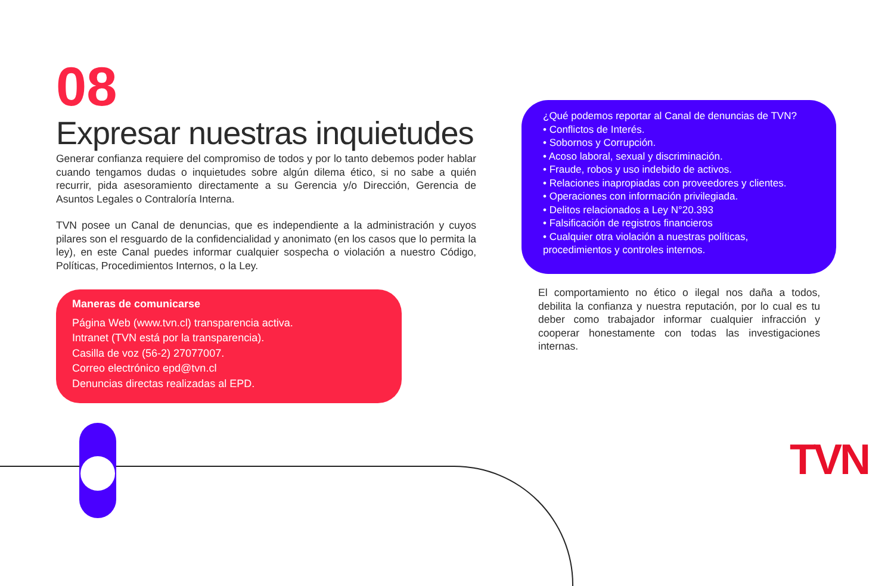08
Expresar nuestras inquietudes
Generar confianza requiere del compromiso de todos y por lo tanto debemos poder hablar cuando tengamos dudas o inquietudes sobre algún dilema ético, si no sabe a quién recurrir, pida asesoramiento directamente a su Gerencia y/o Dirección, Gerencia de Asuntos Legales o Contraloría Interna.
TVN posee un Canal de denuncias, que es independiente a la administración y cuyos pilares son el resguardo de la confidencialidad y anonimato (en los casos que lo permita la ley), en este Canal puedes informar cualquier sospecha o violación a nuestro Código, Políticas, Procedimientos Internos, o la Ley.
Maneras de comunicarse
Página Web (www.tvn.cl) transparencia activa.
Intranet (TVN está por la transparencia).
Casilla de voz (56-2) 27077007.
Correo electrónico epd@tvn.cl
Denuncias directas realizadas al EPD.
¿Qué podemos reportar al Canal de denuncias de TVN?
• Conflictos de Interés.
• Sobornos y Corrupción.
• Acoso laboral, sexual y discriminación.
• Fraude, robos y uso indebido de activos.
• Relaciones inapropiadas con proveedores y clientes.
• Operaciones con información privilegiada.
• Delitos relacionados a Ley N°20.393
• Falsificación de registros financieros
• Cualquier otra violación a nuestras políticas, procedimientos y controles internos.
El comportamiento no ético o ilegal nos daña a todos, debilita la confianza y nuestra reputación, por lo cual es tu deber como trabajador informar cualquier infracción y cooperar honestamente con todas las investigaciones internas.
TVN